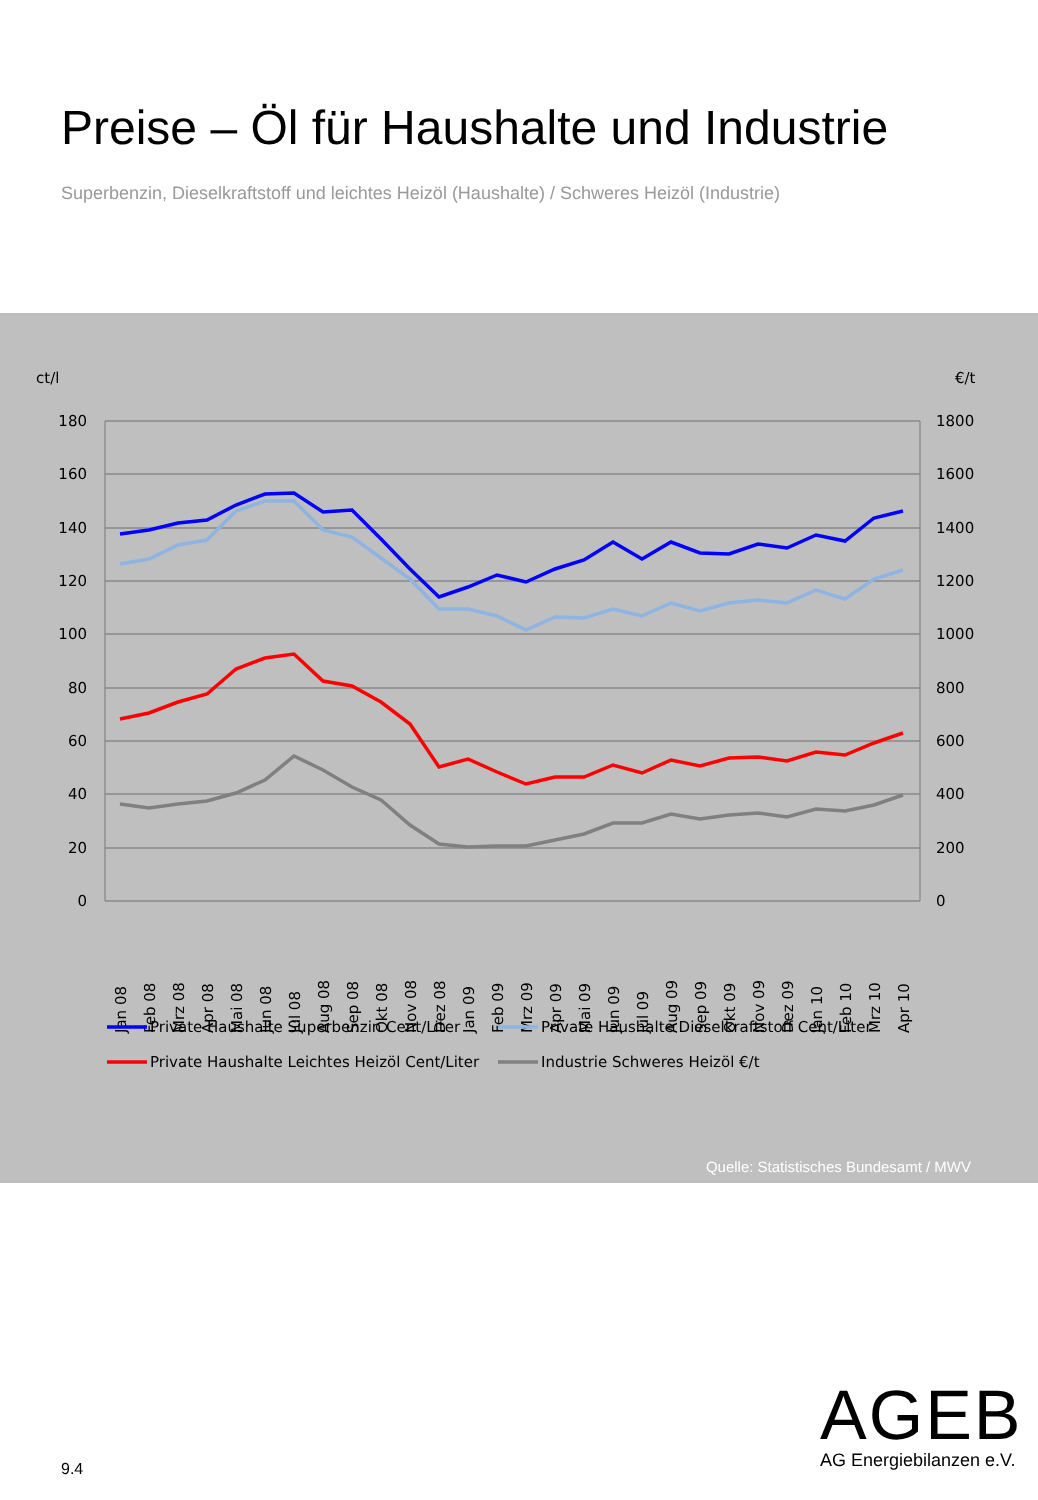Preise – Öl für Haushalte und Industrie
Superbenzin, Dieselkraftstoff und leichtes Heizöl (Haushalte) / Schweres Heizöl (Industrie)
ct/l
€/t
180
160
140
120
100
80
60
40
20
0
1800
1600
1400
1200
1000
800
600
400
200
0
Jan 08
Feb 08
Mrz 08
Apr 08
Mai 08
Jun 08
Jul 08
Aug 08
Sep 08
Okt 08
Nov 08
Dez 08
Jan 09
Feb 09
Mrz 09
Apr 09
Mai 09
Jun 09
Jul 09
Aug 09
Sep 09
Okt 09
Nov 09
Dez 09
Jan 10
Feb 10
Mrz 10
Apr 10
Private Haushalte Superbenzin Cent/Liter
Private Haushalte Dieselkraftstoff Cent/Liter
Private Haushalte Leichtes Heizöl Cent/Liter
Industrie Schweres Heizöl €/t
Quelle: Statistisches Bundesamt / MWV
AGEB
AG Energiebilanzen e.V.
9.4